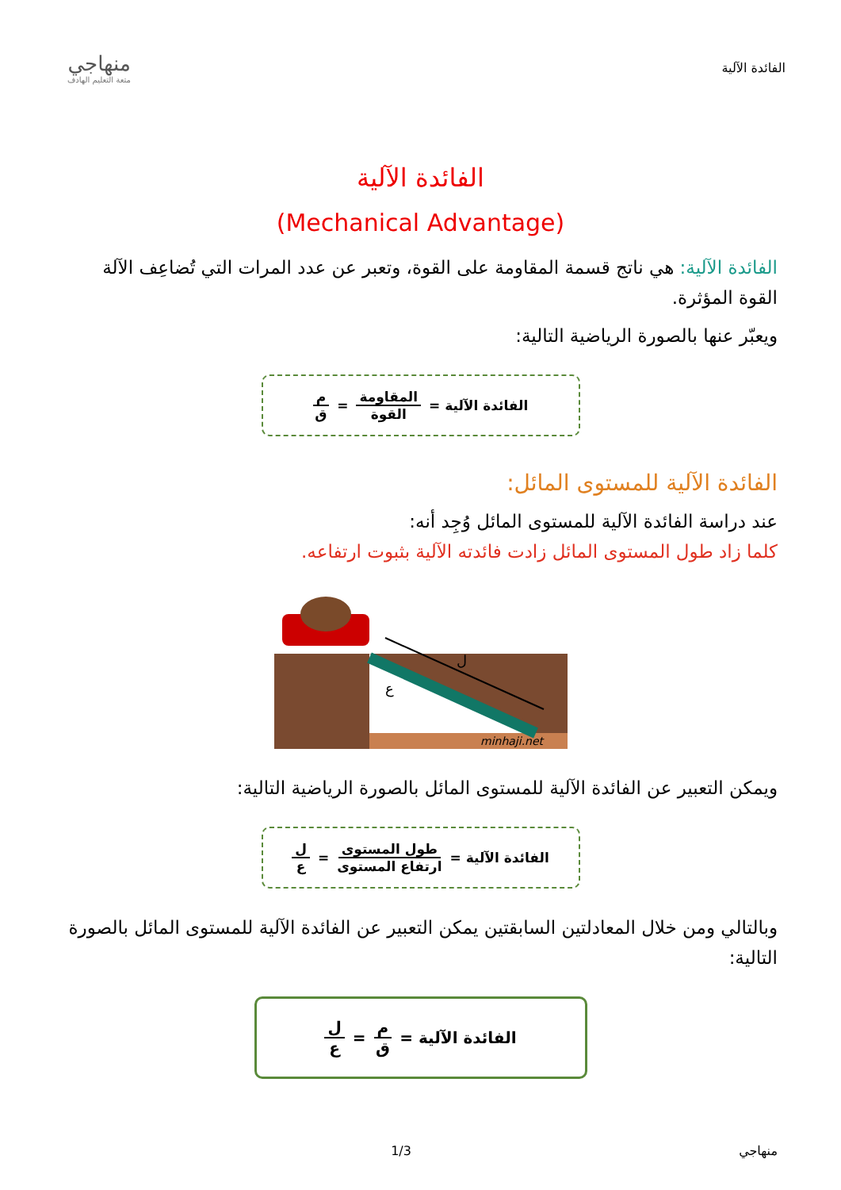الفائدة الآلية
منهاجي
متعة التعليم الهادف
الفائدة الآلية
(Mechanical Advantage)
الفائدة الآلية: هي ناتج قسمة المقاومة على القوة، وتعبر عن عدد المرات التي تُضاعِف الآلة القوة المؤثرة.
ويعبّر عنها بالصورة الرياضية التالية:
الفائدة الآلية = المقاومة القوة = م ق
الفائدة الآلية للمستوى المائل:
عند دراسة الفائدة الآلية للمستوى المائل وُجِد أنه:
كلما زاد طول المستوى المائل زادت فائدته الآلية بثبوت ارتفاعه.
ل
ع
minhaji.net
ويمكن التعبير عن الفائدة الآلية للمستوى المائل بالصورة الرياضية التالية:
الفائدة الآلية = طول المستوى ارتفاع المستوى = ل ع
وبالتالي ومن خلال المعادلتين السابقتين يمكن التعبير عن الفائدة الآلية للمستوى المائل بالصورة التالية:
الفائدة الآلية = م ق = ل ع
منهاجي 1/3